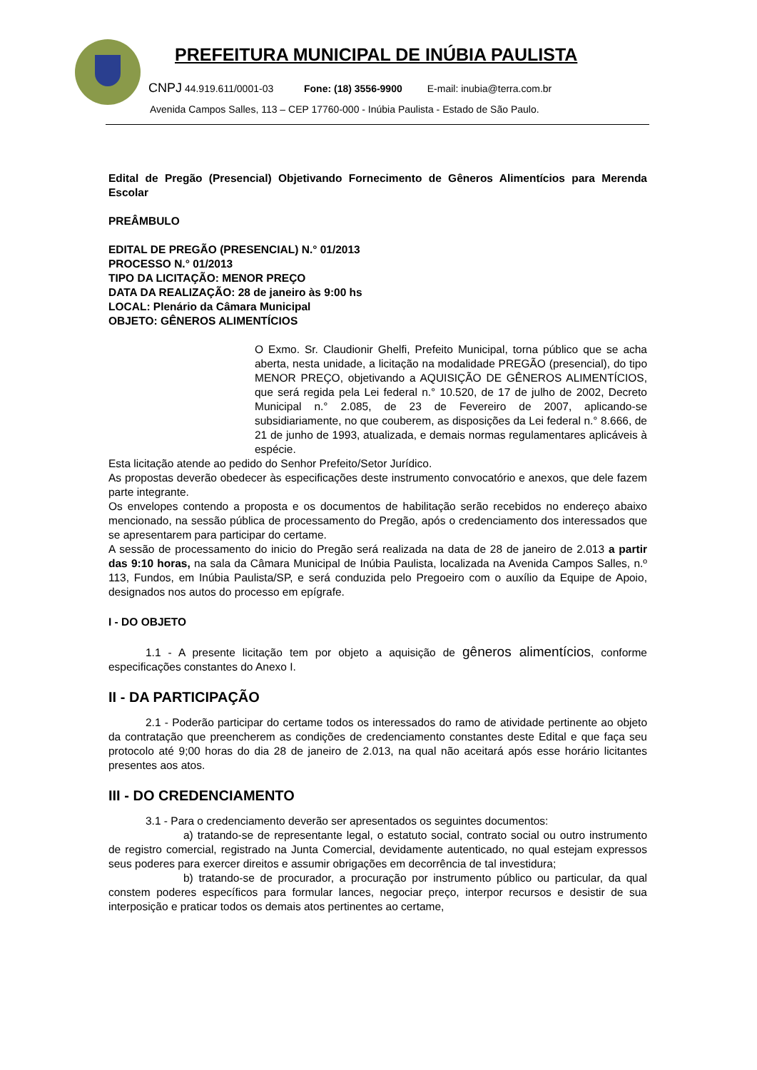PREFEITURA MUNICIPAL DE INÚBIA PAULISTA
CNPJ 44.919.611/0001-03 Fone: (18) 3556-9900 E-mail: inubia@terra.com.br
Avenida Campos Salles, 113 – CEP 17760-000 - Inúbia Paulista - Estado de São Paulo.
Edital de Pregão (Presencial) Objetivando Fornecimento de Gêneros Alimentícios para Merenda Escolar
PREÂMBULO
EDITAL DE PREGÃO (PRESENCIAL) N.° 01/2013
PROCESSO N.° 01/2013
TIPO DA LICITAÇÃO: MENOR PREÇO
DATA DA REALIZAÇÃO: 28 de janeiro às 9:00 hs
LOCAL: Plenário da Câmara Municipal
OBJETO: GÊNEROS ALIMENTÍCIOS
O Exmo. Sr. Claudionir Ghelfi, Prefeito Municipal, torna público que se acha aberta, nesta unidade, a licitação na modalidade PREGÃO (presencial), do tipo MENOR PREÇO, objetivando a AQUISIÇÃO DE GÊNEROS ALIMENTÍCIOS, que será regida pela Lei federal n.° 10.520, de 17 de julho de 2002, Decreto Municipal n.° 2.085, de 23 de Fevereiro de 2007, aplicando-se subsidiariamente, no que couberem, as disposições da Lei federal n.° 8.666, de 21 de junho de 1993, atualizada, e demais normas regulamentares aplicáveis à espécie.
Esta licitação atende ao pedido do Senhor Prefeito/Setor Jurídico.
As propostas deverão obedecer às especificações deste instrumento convocatório e anexos, que dele fazem parte integrante.
Os envelopes contendo a proposta e os documentos de habilitação serão recebidos no endereço abaixo mencionado, na sessão pública de processamento do Pregão, após o credenciamento dos interessados que se apresentarem para participar do certame.
A sessão de processamento do inicio do Pregão será realizada na data de 28 de janeiro de 2.013 a partir das 9:10 horas, na sala da Câmara Municipal de Inúbia Paulista, localizada na Avenida Campos Salles, n.º 113, Fundos, em Inúbia Paulista/SP, e será conduzida pelo Pregoeiro com o auxílio da Equipe de Apoio, designados nos autos do processo em epígrafe.
I - DO OBJETO
1.1 - A presente licitação tem por objeto a aquisição de gêneros alimentícios, conforme especificações constantes do Anexo I.
II - DA PARTICIPAÇÃO
2.1 - Poderão participar do certame todos os interessados do ramo de atividade pertinente ao objeto da contratação que preencherem as condições de credenciamento constantes deste Edital e que faça seu protocolo até 9;00 horas do dia 28 de janeiro de 2.013, na qual não aceitará após esse horário licitantes presentes aos atos.
III - DO CREDENCIAMENTO
3.1 - Para o credenciamento deverão ser apresentados os seguintes documentos:
a) tratando-se de representante legal, o estatuto social, contrato social ou outro instrumento de registro comercial, registrado na Junta Comercial, devidamente autenticado, no qual estejam expressos seus poderes para exercer direitos e assumir obrigações em decorrência de tal investidura;
b) tratando-se de procurador, a procuração por instrumento público ou particular, da qual constem poderes específicos para formular lances, negociar preço, interpor recursos e desistir de sua interposição e praticar todos os demais atos pertinentes ao certame,